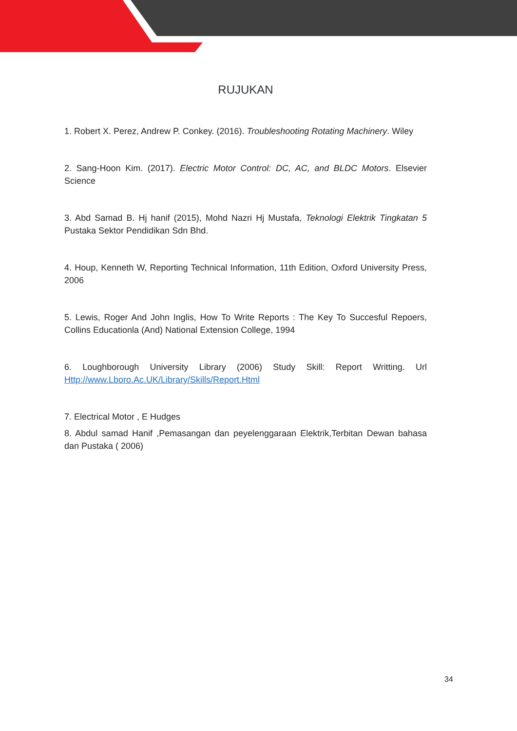RUJUKAN
1. Robert X. Perez, Andrew P. Conkey. (2016). Troubleshooting Rotating Machinery. Wiley
2. Sang-Hoon Kim. (2017). Electric Motor Control: DC, AC, and BLDC Motors. Elsevier Science
3. Abd Samad B. Hj hanif (2015), Mohd Nazri Hj Mustafa, Teknologi Elektrik Tingkatan 5 Pustaka Sektor Pendidikan Sdn Bhd.
4. Houp, Kenneth W, Reporting Technical Information, 11th Edition, Oxford University Press, 2006
5. Lewis, Roger And John Inglis, How To Write Reports : The Key To Succesful Repoers, Collins Educationla (And) National Extension College, 1994
6. Loughborough University Library (2006) Study Skill: Report Writting. Url Http://www.Lboro.Ac.UK/Library/Skills/Report.Html
7. Electrical Motor , E Hudges
8. Abdul samad Hanif ,Pemasangan dan peyelenggaraan Elektrik,Terbitan Dewan bahasa dan Pustaka ( 2006)
34